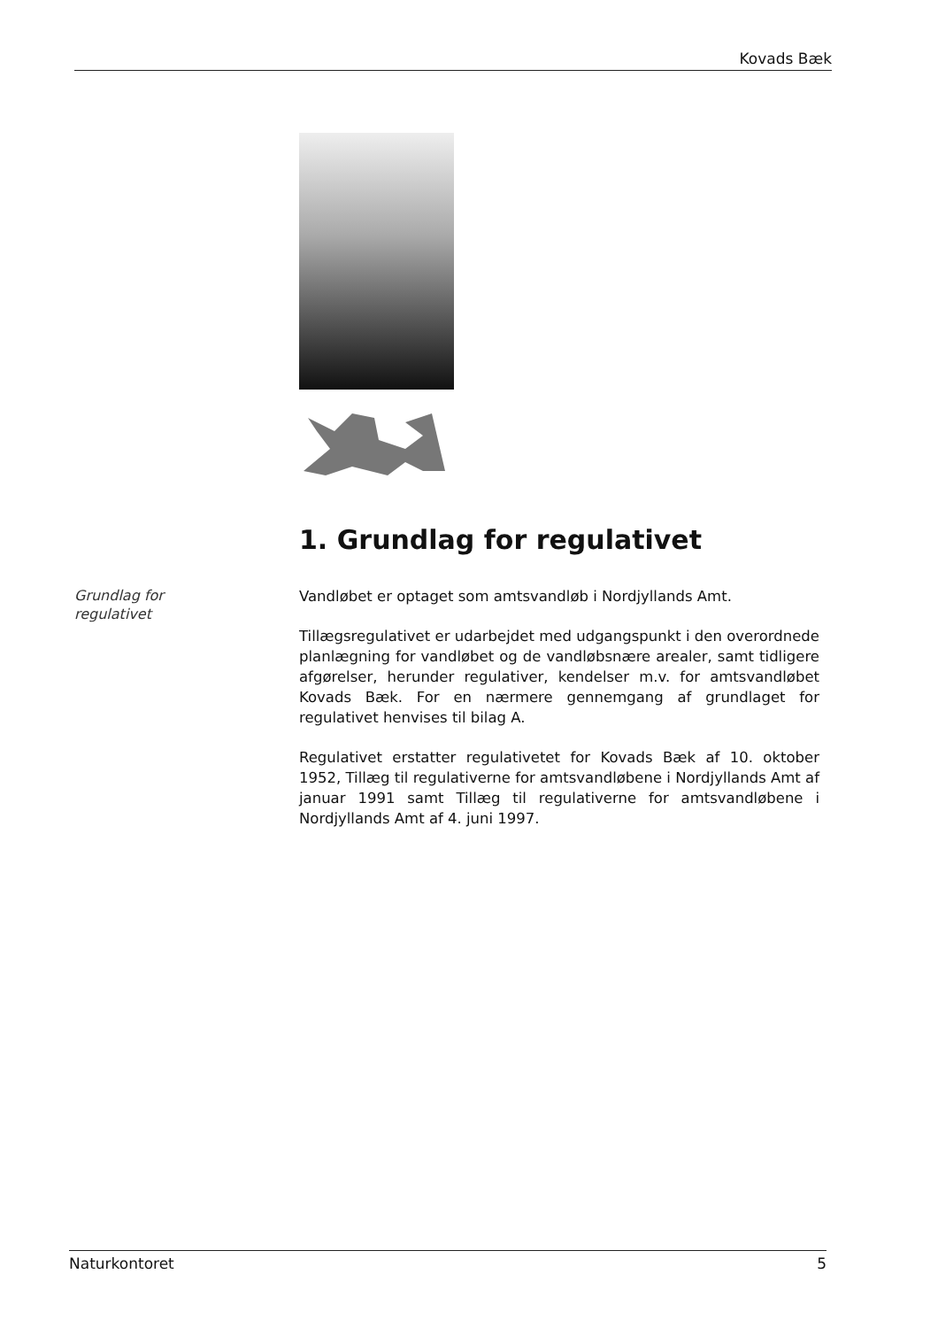Kovads Bæk
1. Grundlag for regulativet
Grundlag for
regulativet
Vandløbet er optaget som amtsvandløb i Nordjyllands Amt.
Tillægsregulativet er udarbejdet med udgangspunkt i den overordnede planlægning for vandløbet og de vandløbsnære arealer, samt tidligere afgørelser, herunder regulativer, kendelser m.v. for amtsvandløbet Kovads Bæk. For en nærmere gennemgang af grundlaget for regulativet henvises til bilag A.
Regulativet erstatter regulativetet for Kovads Bæk af 10. oktober 1952, Tillæg til regulativerne for amtsvandløbene i Nordjyllands Amt af januar 1991 samt Tillæg til regulativerne for amtsvandløbene i Nordjyllands Amt af 4. juni 1997.
Naturkontoret 5